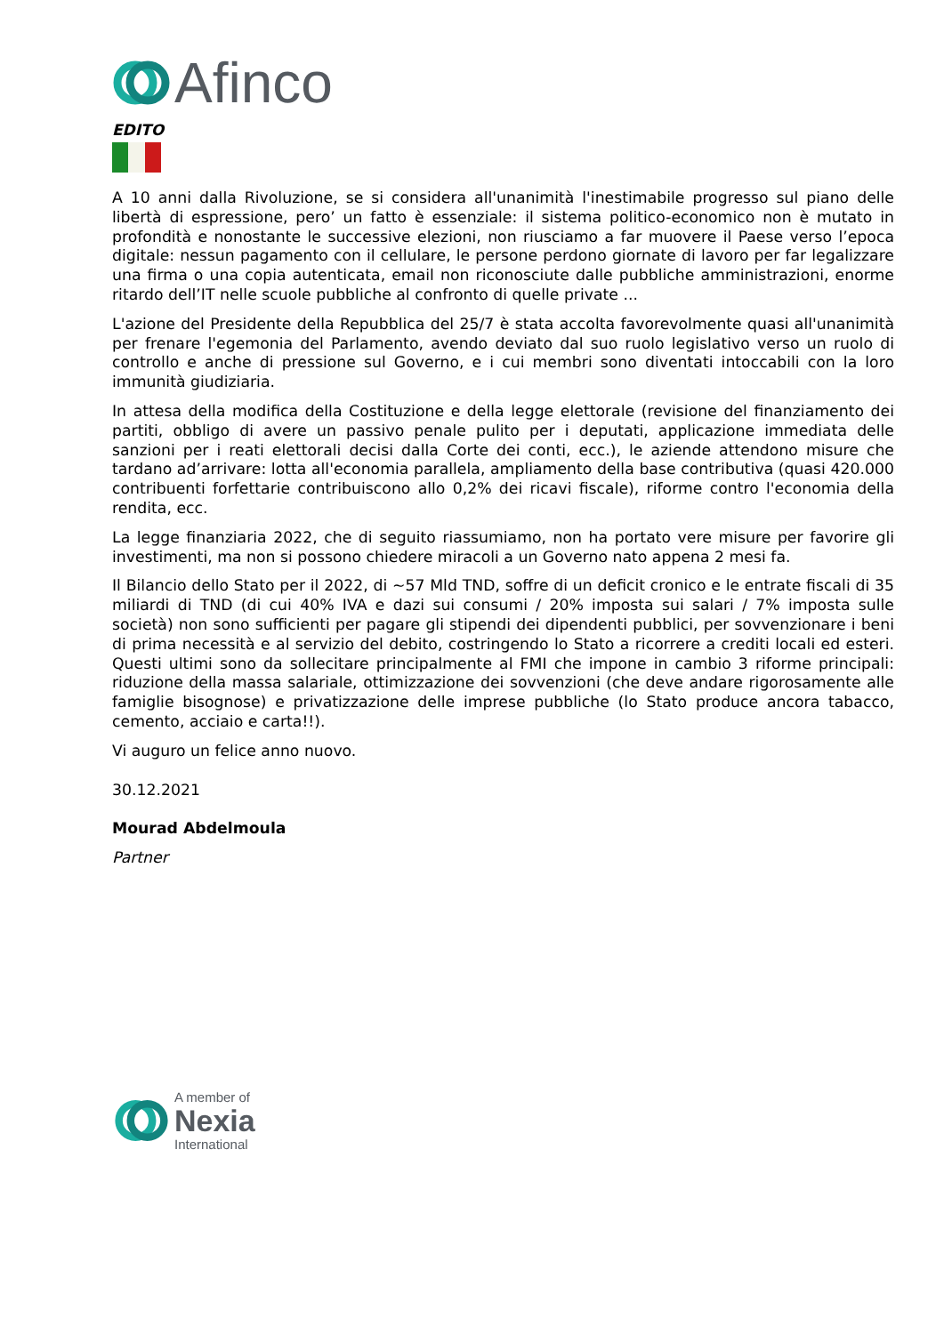Afinco
EDITO
A 10 anni dalla Rivoluzione, se si considera all'unanimità l'inestimabile progresso sul piano delle libertà di espressione, pero’ un fatto è essenziale: il sistema politico-economico non è mutato in profondità e nonostante le successive elezioni, non riusciamo a far muovere il Paese verso l’epoca digitale: nessun pagamento con il cellulare, le persone perdono giornate di lavoro per far legalizzare una firma o una copia autenticata, email non riconosciute dalle pubbliche amministrazioni, enorme ritardo dell’IT nelle scuole pubbliche al confronto di quelle private ...
L'azione del Presidente della Repubblica del 25/7 è stata accolta favorevolmente quasi all'unanimità per frenare l'egemonia del Parlamento, avendo deviato dal suo ruolo legislativo verso un ruolo di controllo e anche di pressione sul Governo, e i cui membri sono diventati intoccabili con la loro immunità giudiziaria.
In attesa della modifica della Costituzione e della legge elettorale (revisione del finanziamento dei partiti, obbligo di avere un passivo penale pulito per i deputati, applicazione immediata delle sanzioni per i reati elettorali decisi dalla Corte dei conti, ecc.), le aziende attendono misure che tardano ad’arrivare: lotta all'economia parallela, ampliamento della base contributiva (quasi 420.000 contribuenti forfettarie contribuiscono allo 0,2% dei ricavi fiscale), riforme contro l'economia della rendita, ecc.
La legge finanziaria 2022, che di seguito riassumiamo, non ha portato vere misure per favorire gli investimenti, ma non si possono chiedere miracoli a un Governo nato appena 2 mesi fa.
Il Bilancio dello Stato per il 2022, di ~57 Mld TND, soffre di un deficit cronico e le entrate fiscali di 35 miliardi di TND (di cui 40% IVA e dazi sui consumi / 20% imposta sui salari / 7% imposta sulle società) non sono sufficienti per pagare gli stipendi dei dipendenti pubblici, per sovvenzionare i beni di prima necessità e al servizio del debito, costringendo lo Stato a ricorrere a crediti locali ed esteri. Questi ultimi sono da sollecitare principalmente al FMI che impone in cambio 3 riforme principali: riduzione della massa salariale, ottimizzazione dei sovvenzioni (che deve andare rigorosamente alle famiglie bisognose) e privatizzazione delle imprese pubbliche (lo Stato produce ancora tabacco, cemento, acciaio e carta!!).
Vi auguro un felice anno nuovo.
30.12.2021
Mourad Abdelmoula
Partner
A member of
Nexia
International